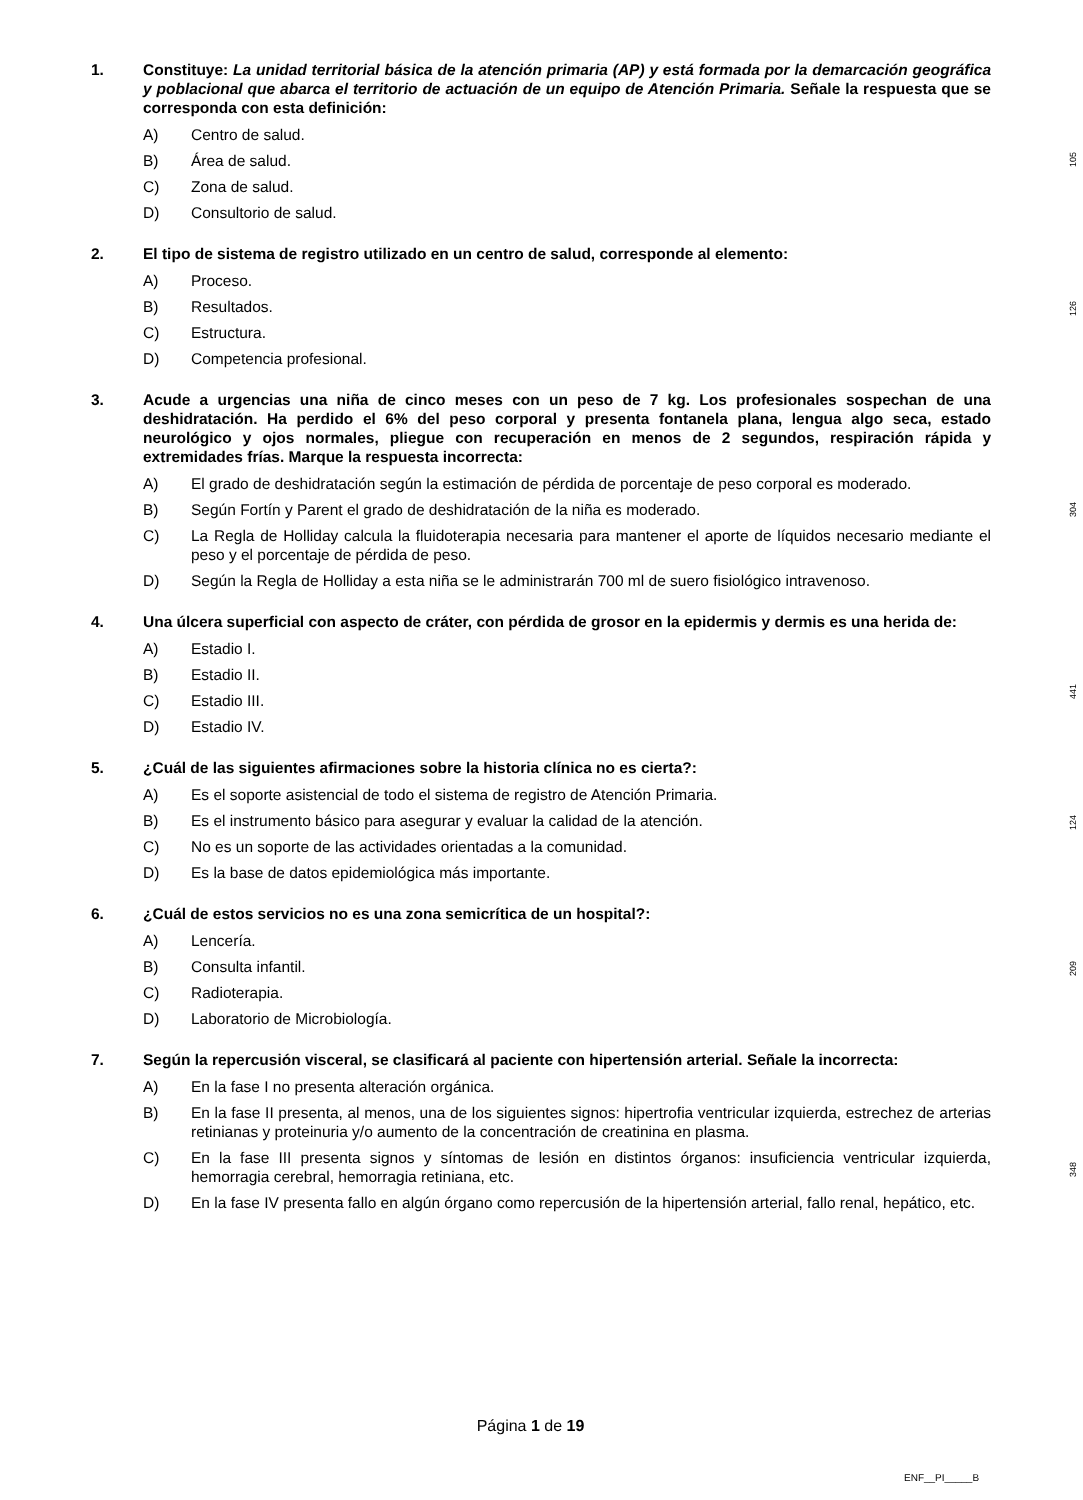1. Constituye: La unidad territorial básica de la atención primaria (AP) y está formada por la demarcación geográfica y poblacional que abarca el territorio de actuación de un equipo de Atención Primaria. Señale la respuesta que se corresponda con esta definición:
A) Centro de salud.
B) Área de salud.
C) Zona de salud.
D) Consultorio de salud.
105
2. El tipo de sistema de registro utilizado en un centro de salud, corresponde al elemento:
A) Proceso.
B) Resultados.
C) Estructura.
D) Competencia profesional.
126
3. Acude a urgencias una niña de cinco meses con un peso de 7 kg. Los profesionales sospechan de una deshidratación. Ha perdido el 6% del peso corporal y presenta fontanela plana, lengua algo seca, estado neurológico y ojos normales, pliegue con recuperación en menos de 2 segundos, respiración rápida y extremidades frías. Marque la respuesta incorrecta:
A) El grado de deshidratación según la estimación de pérdida de porcentaje de peso corporal es moderado.
B) Según Fortín y Parent el grado de deshidratación de la niña es moderado.
C) La Regla de Holliday calcula la fluidoterapia necesaria para mantener el aporte de líquidos necesario mediante el peso y el porcentaje de pérdida de peso.
D) Según la Regla de Holliday a esta niña se le administrarán 700 ml de suero fisiológico intravenoso.
304
4. Una úlcera superficial con aspecto de cráter, con pérdida de grosor en la epidermis y dermis es una herida de:
A) Estadio I.
B) Estadio II.
C) Estadio III.
D) Estadio IV.
441
5. ¿Cuál de las siguientes afirmaciones sobre la historia clínica no es cierta?:
A) Es el soporte asistencial de todo el sistema de registro de Atención Primaria.
B) Es el instrumento básico para asegurar y evaluar la calidad de la atención.
C) No es un soporte de las actividades orientadas a la comunidad.
D) Es la base de datos epidemiológica más importante.
124
6. ¿Cuál de estos servicios no es una zona semicrítica de un hospital?:
A) Lencería.
B) Consulta infantil.
C) Radioterapia.
D) Laboratorio de Microbiología.
209
7. Según la repercusión visceral, se clasificará al paciente con hipertensión arterial. Señale la incorrecta:
A) En la fase I no presenta alteración orgánica.
B) En la fase II presenta, al menos, una de los siguientes signos: hipertrofia ventricular izquierda, estrechez de arterias retinianas y proteinuria y/o aumento de la concentración de creatinina en plasma.
C) En la fase III presenta signos y síntomas de lesión en distintos órganos: insuficiencia ventricular izquierda, hemorragia cerebral, hemorragia retiniana, etc.
D) En la fase IV presenta fallo en algún órgano como repercusión de la hipertensión arterial, fallo renal, hepático, etc.
348
Página 1 de 19
ENF__PI_____B